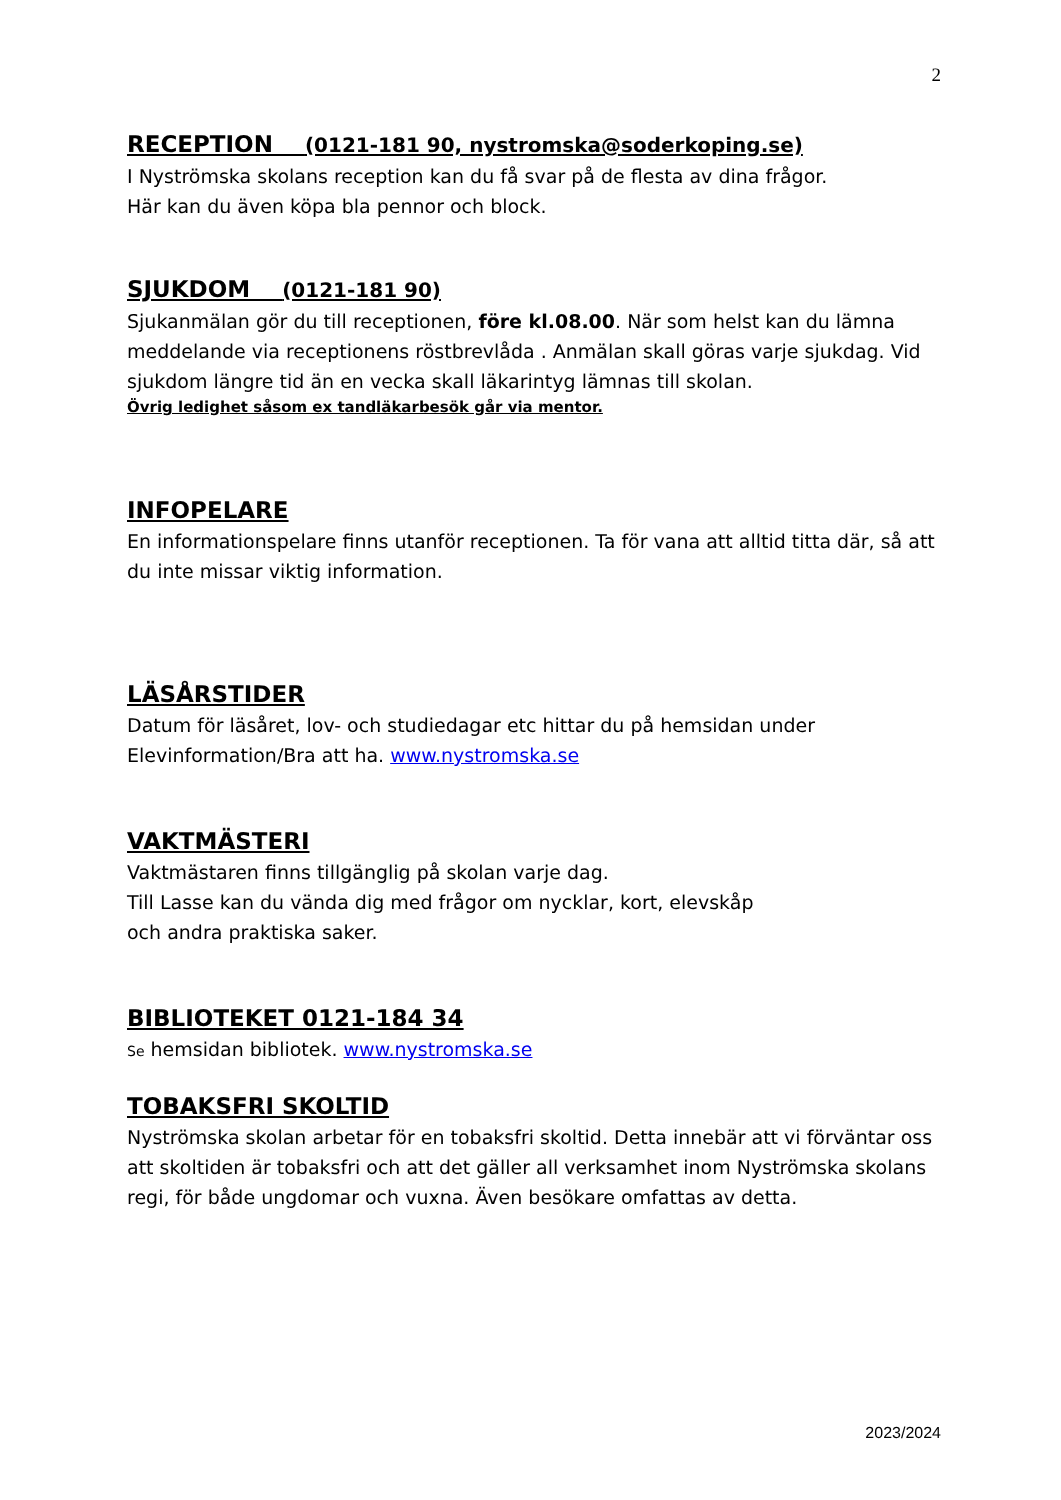2
RECEPTION (0121-181 90, nystromska@soderkoping.se)
I Nyströmska skolans reception kan du få svar på de flesta av dina frågor.
Här kan du även köpa bla pennor och block.
SJUKDOM (0121-181 90)
Sjukanmälan gör du till receptionen, före kl.08.00. När som helst kan du lämna meddelande via receptionens röstbrevlåda . Anmälan skall göras varje sjukdag. Vid sjukdom längre tid än en vecka skall läkarintyg lämnas till skolan.
Övrig ledighet såsom ex tandläkarbesök går via mentor.
INFOPELARE
En informationspelare finns utanför receptionen. Ta för vana att alltid titta där, så att du inte missar viktig information.
LÄSÅRSTIDER
Datum för läsåret, lov- och studiedagar etc hittar du på hemsidan under Elevinformation/Bra att ha. www.nystromska.se
VAKTMÄSTERI
Vaktmästaren finns tillgänglig på skolan varje dag.
Till Lasse kan du vända dig med frågor om nycklar, kort, elevskåp
och andra praktiska saker.
BIBLIOTEKET 0121-184 34
Se hemsidan bibliotek. www.nystromska.se
TOBAKSFRI SKOLTID
Nyströmska skolan arbetar för en tobaksfri skoltid. Detta innebär att vi förväntar oss att skoltiden är tobaksfri och att det gäller all verksamhet inom Nyströmska skolans regi, för både ungdomar och vuxna. Även besökare omfattas av detta.
2023/2024